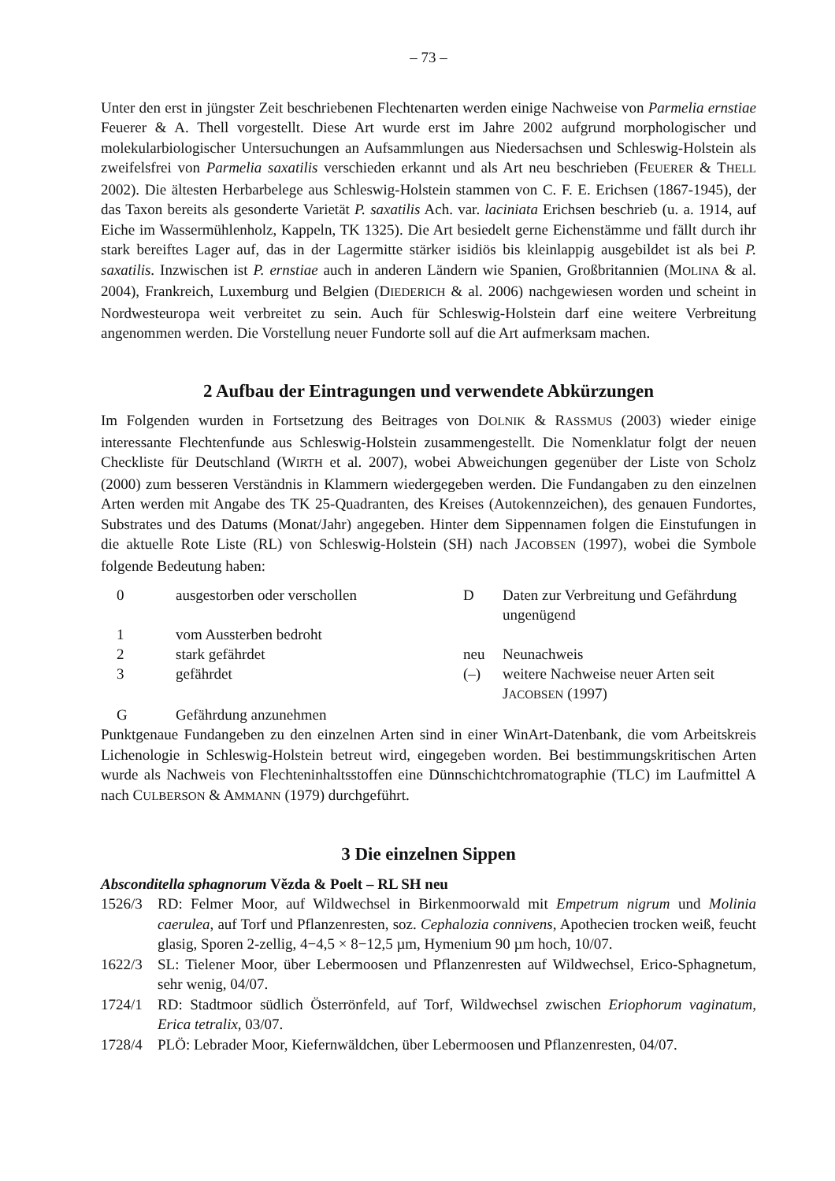– 73 –
Unter den erst in jüngster Zeit beschriebenen Flechtenarten werden einige Nachweise von Parmelia ernstiae Feuerer & A. Thell vorgestellt. Diese Art wurde erst im Jahre 2002 aufgrund morphologischer und molekularbiologischer Untersuchungen an Aufsammlungen aus Niedersachsen und Schleswig-Holstein als zweifelsfrei von Parmelia saxatilis verschieden erkannt und als Art neu beschrieben (FEUERER & THELL 2002). Die ältesten Herbarbelege aus Schleswig-Holstein stammen von C. F. E. Erichsen (1867-1945), der das Taxon bereits als gesonderte Varietät P. saxatilis Ach. var. laciniata Erichsen beschrieb (u. a. 1914, auf Eiche im Wassermühlenholz, Kappeln, TK 1325). Die Art besiedelt gerne Eichenstämme und fällt durch ihr stark bereiftes Lager auf, das in der Lagermitte stärker isidiös bis kleinlappig ausgebildet ist als bei P. saxatilis. Inzwischen ist P. ernstiae auch in anderen Ländern wie Spanien, Großbritannien (MOLINA & al. 2004), Frankreich, Luxemburg und Belgien (DIEDERICH & al. 2006) nachgewiesen worden und scheint in Nordwesteuropa weit verbreitet zu sein. Auch für Schleswig-Holstein darf eine weitere Verbreitung angenommen werden. Die Vorstellung neuer Fundorte soll auf die Art aufmerksam machen.
2 Aufbau der Eintragungen und verwendete Abkürzungen
Im Folgenden wurden in Fortsetzung des Beitrages von DOLNIK & RASSMUS (2003) wieder einige interessante Flechtenfunde aus Schleswig-Holstein zusammengestellt. Die Nomenklatur folgt der neuen Checkliste für Deutschland (WIRTH et al. 2007), wobei Abweichungen gegenüber der Liste von Scholz (2000) zum besseren Verständnis in Klammern wiedergegeben werden. Die Fundangaben zu den einzelnen Arten werden mit Angabe des TK 25-Quadranten, des Kreises (Autokennzeichen), des genauen Fundortes, Substrates und des Datums (Monat/Jahr) angegeben. Hinter dem Sippennamen folgen die Einstufungen in die aktuelle Rote Liste (RL) von Schleswig-Holstein (SH) nach JACOBSEN (1997), wobei die Symbole folgende Bedeutung haben:
| 0 | ausgestorben oder verschollen | D | Daten zur Verbreitung und Gefährdung ungenügend |
| 1 | vom Aussterben bedroht | | |
| 2 | stark gefährdet | neu | Neunachweis |
| 3 | gefährdet | (–) | weitere Nachweise neuer Arten seit J ACOBSEN (1997) |
| G | Gefährdung anzunehmen | | |
Punktgenaue Fundangeben zu den einzelnen Arten sind in einer WinArt-Datenbank, die vom Arbeitskreis Lichenologie in Schleswig-Holstein betreut wird, eingegeben worden. Bei bestimmungskritischen Arten wurde als Nachweis von Flechteninhaltsstoffen eine Dünnschichtchromatographie (TLC) im Laufmittel A nach CULBERSON & AMMANN (1979) durchgeführt.
3 Die einzelnen Sippen
Absconditella sphagnorum Vězda & Poelt – RL SH neu
1526/3 RD: Felmer Moor, auf Wildwechsel in Birkenmoorwald mit Empetrum nigrum und Molinia caerulea, auf Torf und Pflanzenresten, soz. Cephalozia connivens, Apothecien trocken weiß, feucht glasig, Sporen 2-zellig, 4−4,5 × 8−12,5 µm, Hymenium 90 µm hoch, 10/07.
1622/3 SL: Tielener Moor, über Lebermoosen und Pflanzenresten auf Wildwechsel, Erico-Sphagnetum, sehr wenig, 04/07.
1724/1 RD: Stadtmoor südlich Österrönfeld, auf Torf, Wildwechsel zwischen Eriophorum vaginatum, Erica tetralix, 03/07.
1728/4 PLÖ: Lebrader Moor, Kiefernwäldchen, über Lebermoosen und Pflanzenresten, 04/07.